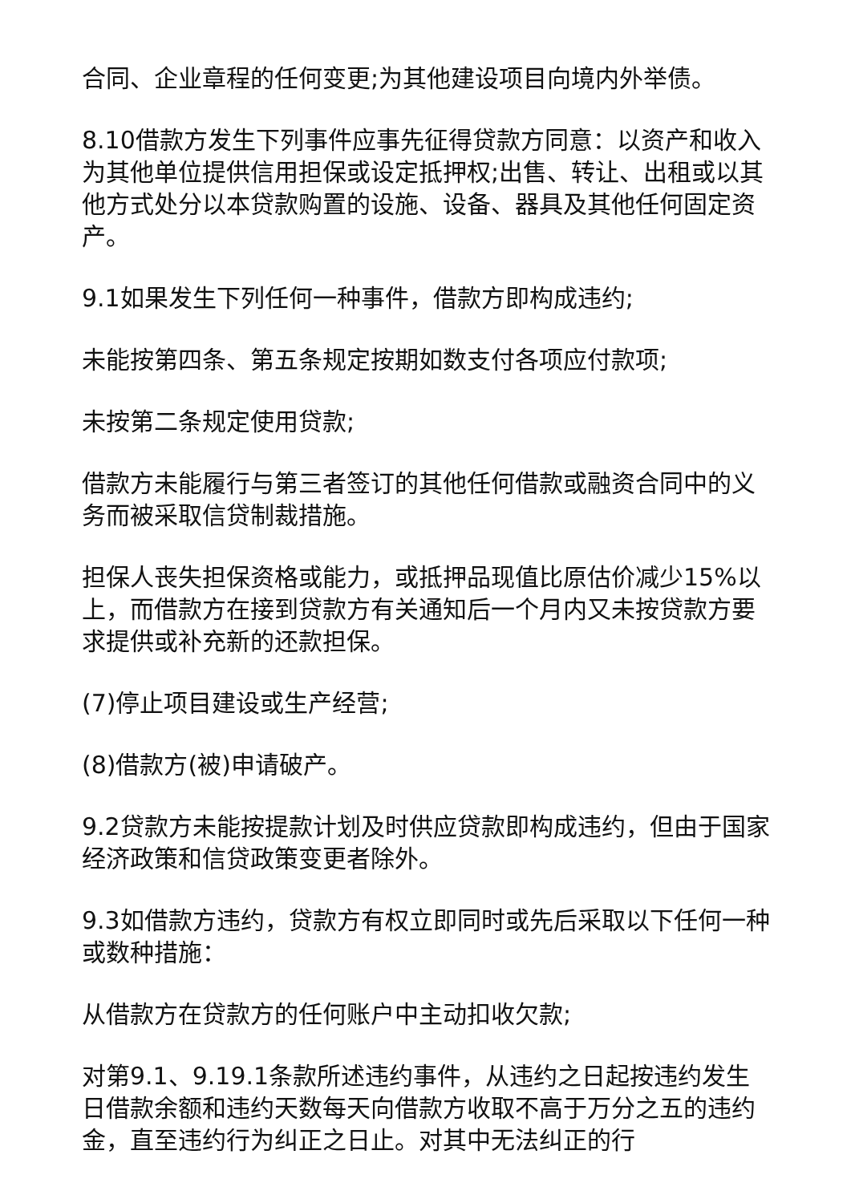合同、企业章程的任何变更;为其他建设项目向境内外举债。
8.10借款方发生下列事件应事先征得贷款方同意：以资产和收入为其他单位提供信用担保或设定抵押权;出售、转让、出租或以其他方式处分以本贷款购置的设施、设备、器具及其他任何固定资产。
9.1如果发生下列任何一种事件，借款方即构成违约;
未能按第四条、第五条规定按期如数支付各项应付款项;
未按第二条规定使用贷款;
借款方未能履行与第三者签订的其他任何借款或融资合同中的义务而被采取信贷制裁措施。
担保人丧失担保资格或能力，或抵押品现值比原估价减少15%以上，而借款方在接到贷款方有关通知后一个月内又未按贷款方要求提供或补充新的还款担保。
(7)停止项目建设或生产经营;
(8)借款方(被)申请破产。
9.2贷款方未能按提款计划及时供应贷款即构成违约，但由于国家经济政策和信贷政策变更者除外。
9.3如借款方违约，贷款方有权立即同时或先后采取以下任何一种或数种措施：
从借款方在贷款方的任何账户中主动扣收欠款;
对第9.1、9.19.1条款所述违约事件，从违约之日起按违约发生日借款余额和违约天数每天向借款方收取不高于万分之五的违约金，直至违约行为纠正之日止。对其中无法纠正的行